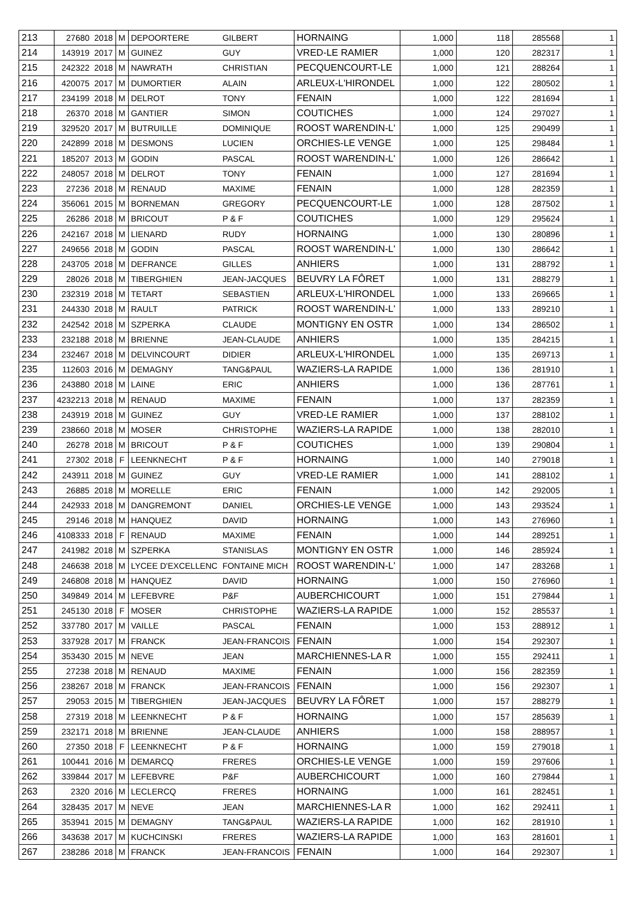| 213 | 27680 | 2018 | M | DEPOORTERE | GILBERT | HORNAING | 1,000 | 118 | 285568 | 1 |
| 214 | 143919 | 2017 | M | GUINEZ | GUY | VRED-LE RAMIER | 1,000 | 120 | 282317 | 1 |
| 215 | 242322 | 2018 | M | NAWRATH | CHRISTIAN | PECQUENCOURT-LE | 1,000 | 121 | 288264 | 1 |
| 216 | 420075 | 2017 | M | DUMORTIER | ALAIN | ARLEUX-L'HIRONDEL | 1,000 | 122 | 280502 | 1 |
| 217 | 234199 | 2018 | M | DELROT | TONY | FENAIN | 1,000 | 122 | 281694 | 1 |
| 218 | 26370 | 2018 | M | GANTIER | SIMON | COUTICHES | 1,000 | 124 | 297027 | 1 |
| 219 | 329520 | 2017 | M | BUTRUILLE | DOMINIQUE | ROOST WARENDIN-L' | 1,000 | 125 | 290499 | 1 |
| 220 | 242899 | 2018 | M | DESMONS | LUCIEN | ORCHIES-LE VENGE | 1,000 | 125 | 298484 | 1 |
| 221 | 185207 | 2013 | M | GODIN | PASCAL | ROOST WARENDIN-L' | 1,000 | 126 | 286642 | 1 |
| 222 | 248057 | 2018 | M | DELROT | TONY | FENAIN | 1,000 | 127 | 281694 | 1 |
| 223 | 27236 | 2018 | M | RENAUD | MAXIME | FENAIN | 1,000 | 128 | 282359 | 1 |
| 224 | 356061 | 2015 | M | BORNEMAN | GREGORY | PECQUENCOURT-LE | 1,000 | 128 | 287502 | 1 |
| 225 | 26286 | 2018 | M | BRICOUT | P & F | COUTICHES | 1,000 | 129 | 295624 | 1 |
| 226 | 242167 | 2018 | M | LIENARD | RUDY | HORNAING | 1,000 | 130 | 280896 | 1 |
| 227 | 249656 | 2018 | M | GODIN | PASCAL | ROOST WARENDIN-L' | 1,000 | 130 | 286642 | 1 |
| 228 | 243705 | 2018 | M | DEFRANCE | GILLES | ANHIERS | 1,000 | 131 | 288792 | 1 |
| 229 | 28026 | 2018 | M | TIBERGHIEN | JEAN-JACQUES | BEUVRY LA FÔRET | 1,000 | 131 | 288279 | 1 |
| 230 | 232319 | 2018 | M | TETART | SEBASTIEN | ARLEUX-L'HIRONDEL | 1,000 | 133 | 269665 | 1 |
| 231 | 244330 | 2018 | M | RAULT | PATRICK | ROOST WARENDIN-L' | 1,000 | 133 | 289210 | 1 |
| 232 | 242542 | 2018 | M | SZPERKA | CLAUDE | MONTIGNY EN OSTR | 1,000 | 134 | 286502 | 1 |
| 233 | 232188 | 2018 | M | BRIENNE | JEAN-CLAUDE | ANHIERS | 1,000 | 135 | 284215 | 1 |
| 234 | 232467 | 2018 | M | DELVINCOURT | DIDIER | ARLEUX-L'HIRONDEL | 1,000 | 135 | 269713 | 1 |
| 235 | 112603 | 2016 | M | DEMAGNY | TANG&PAUL | WAZIERS-LA RAPIDE | 1,000 | 136 | 281910 | 1 |
| 236 | 243880 | 2018 | M | LAINE | ERIC | ANHIERS | 1,000 | 136 | 287761 | 1 |
| 237 | 4232213 | 2018 | M | RENAUD | MAXIME | FENAIN | 1,000 | 137 | 282359 | 1 |
| 238 | 243919 | 2018 | M | GUINEZ | GUY | VRED-LE RAMIER | 1,000 | 137 | 288102 | 1 |
| 239 | 238660 | 2018 | M | MOSER | CHRISTOPHE | WAZIERS-LA RAPIDE | 1,000 | 138 | 282010 | 1 |
| 240 | 26278 | 2018 | M | BRICOUT | P & F | COUTICHES | 1,000 | 139 | 290804 | 1 |
| 241 | 27302 | 2018 | F | LEENKNECHT | P & F | HORNAING | 1,000 | 140 | 279018 | 1 |
| 242 | 243911 | 2018 | M | GUINEZ | GUY | VRED-LE RAMIER | 1,000 | 141 | 288102 | 1 |
| 243 | 26885 | 2018 | M | MORELLE | ERIC | FENAIN | 1,000 | 142 | 292005 | 1 |
| 244 | 242933 | 2018 | M | DANGREMONT | DANIEL | ORCHIES-LE VENGE | 1,000 | 143 | 293524 | 1 |
| 245 | 29146 | 2018 | M | HANQUEZ | DAVID | HORNAING | 1,000 | 143 | 276960 | 1 |
| 246 | 4108333 | 2018 | F | RENAUD | MAXIME | FENAIN | 1,000 | 144 | 289251 | 1 |
| 247 | 241982 | 2018 | M | SZPERKA | STANISLAS | MONTIGNY EN OSTR | 1,000 | 146 | 285924 | 1 |
| 248 | 246638 | 2018 | M | LYCEE D'EXCELLENC | FONTAINE MICH | ROOST WARENDIN-L' | 1,000 | 147 | 283268 | 1 |
| 249 | 246808 | 2018 | M | HANQUEZ | DAVID | HORNAING | 1,000 | 150 | 276960 | 1 |
| 250 | 349849 | 2014 | M | LEFEBVRE | P&F | AUBERCHICOURT | 1,000 | 151 | 279844 | 1 |
| 251 | 245130 | 2018 | F | MOSER | CHRISTOPHE | WAZIERS-LA RAPIDE | 1,000 | 152 | 285537 | 1 |
| 252 | 337780 | 2017 | M | VAILLE | PASCAL | FENAIN | 1,000 | 153 | 288912 | 1 |
| 253 | 337928 | 2017 | M | FRANCK | JEAN-FRANCOIS | FENAIN | 1,000 | 154 | 292307 | 1 |
| 254 | 353430 | 2015 | M | NEVE | JEAN | MARCHIENNES-LA R | 1,000 | 155 | 292411 | 1 |
| 255 | 27238 | 2018 | M | RENAUD | MAXIME | FENAIN | 1,000 | 156 | 282359 | 1 |
| 256 | 238267 | 2018 | M | FRANCK | JEAN-FRANCOIS | FENAIN | 1,000 | 156 | 292307 | 1 |
| 257 | 29053 | 2015 | M | TIBERGHIEN | JEAN-JACQUES | BEUVRY LA FÔRET | 1,000 | 157 | 288279 | 1 |
| 258 | 27319 | 2018 | M | LEENKNECHT | P & F | HORNAING | 1,000 | 157 | 285639 | 1 |
| 259 | 232171 | 2018 | M | BRIENNE | JEAN-CLAUDE | ANHIERS | 1,000 | 158 | 288957 | 1 |
| 260 | 27350 | 2018 | F | LEENKNECHT | P & F | HORNAING | 1,000 | 159 | 279018 | 1 |
| 261 | 100441 | 2016 | M | DEMARCQ | FRERES | ORCHIES-LE VENGE | 1,000 | 159 | 297606 | 1 |
| 262 | 339844 | 2017 | M | LEFEBVRE | P&F | AUBERCHICOURT | 1,000 | 160 | 279844 | 1 |
| 263 | 2320 | 2016 | M | LECLERCQ | FRERES | HORNAING | 1,000 | 161 | 282451 | 1 |
| 264 | 328435 | 2017 | M | NEVE | JEAN | MARCHIENNES-LA R | 1,000 | 162 | 292411 | 1 |
| 265 | 353941 | 2015 | M | DEMAGNY | TANG&PAUL | WAZIERS-LA RAPIDE | 1,000 | 162 | 281910 | 1 |
| 266 | 343638 | 2017 | M | KUCHCINSKI | FRERES | WAZIERS-LA RAPIDE | 1,000 | 163 | 281601 | 1 |
| 267 | 238286 | 2018 | M | FRANCK | JEAN-FRANCOIS | FENAIN | 1,000 | 164 | 292307 | 1 |